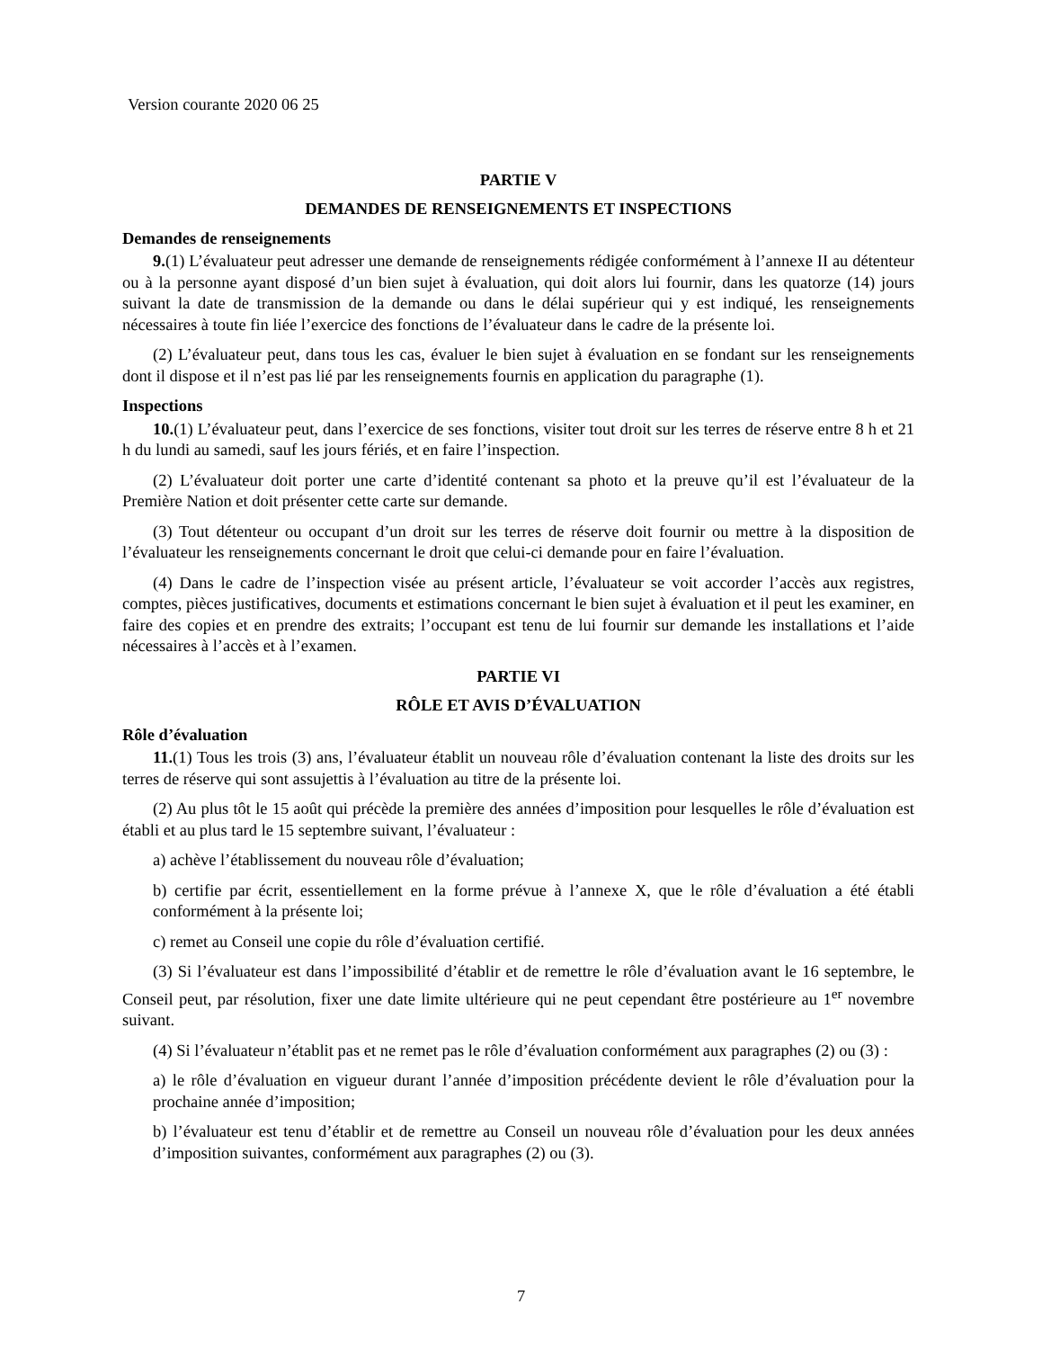Version courante 2020 06 25
PARTIE V
DEMANDES DE RENSEIGNEMENTS ET INSPECTIONS
Demandes de renseignements
9.(1) L’évaluateur peut adresser une demande de renseignements rédigée conformément à l’annexe II au détenteur ou à la personne ayant disposé d’un bien sujet à évaluation, qui doit alors lui fournir, dans les quatorze (14) jours suivant la date de transmission de la demande ou dans le délai supérieur qui y est indiqué, les renseignements nécessaires à toute fin liée l’exercice des fonctions de l’évaluateur dans le cadre de la présente loi.
(2) L’évaluateur peut, dans tous les cas, évaluer le bien sujet à évaluation en se fondant sur les renseignements dont il dispose et il n’est pas lié par les renseignements fournis en application du paragraphe (1).
Inspections
10.(1) L’évaluateur peut, dans l’exercice de ses fonctions, visiter tout droit sur les terres de réserve entre 8 h et 21 h du lundi au samedi, sauf les jours fériés, et en faire l’inspection.
(2) L’évaluateur doit porter une carte d’identité contenant sa photo et la preuve qu’il est l’évaluateur de la Première Nation et doit présenter cette carte sur demande.
(3) Tout détenteur ou occupant d’un droit sur les terres de réserve doit fournir ou mettre à la disposition de l’évaluateur les renseignements concernant le droit que celui-ci demande pour en faire l’évaluation.
(4) Dans le cadre de l’inspection visée au présent article, l’évaluateur se voit accorder l’accès aux registres, comptes, pièces justificatives, documents et estimations concernant le bien sujet à évaluation et il peut les examiner, en faire des copies et en prendre des extraits; l’occupant est tenu de lui fournir sur demande les installations et l’aide nécessaires à l’accès et à l’examen.
PARTIE VI
RÔLE ET AVIS D’ÉVALUATION
Rôle d’évaluation
11.(1) Tous les trois (3) ans, l’évaluateur établit un nouveau rôle d’évaluation contenant la liste des droits sur les terres de réserve qui sont assujettis à l’évaluation au titre de la présente loi.
(2) Au plus tôt le 15 août qui précède la première des années d’imposition pour lesquelles le rôle d’évaluation est établi et au plus tard le 15 septembre suivant, l’évaluateur :
a) achève l’établissement du nouveau rôle d’évaluation;
b) certifie par écrit, essentiellement en la forme prévue à l’annexe X, que le rôle d’évaluation a été établi conformément à la présente loi;
c) remet au Conseil une copie du rôle d’évaluation certifié.
(3) Si l’évaluateur est dans l’impossibilité d’établir et de remettre le rôle d’évaluation avant le 16 septembre, le Conseil peut, par résolution, fixer une date limite ultérieure qui ne peut cependant être postérieure au 1<sup>er</sup> novembre suivant.
(4) Si l’évaluateur n’établit pas et ne remet pas le rôle d’évaluation conformément aux paragraphes (2) ou (3) :
a) le rôle d’évaluation en vigueur durant l’année d’imposition précédente devient le rôle d’évaluation pour la prochaine année d’imposition;
b) l’évaluateur est tenu d’établir et de remettre au Conseil un nouveau rôle d’évaluation pour les deux années d’imposition suivantes, conformément aux paragraphes (2) ou (3).
7